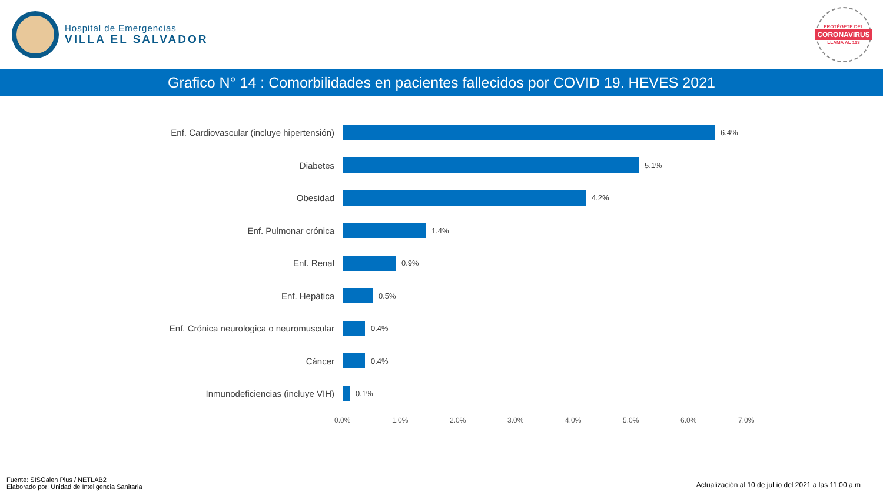Hospital de Emergencias
VILLA EL SALVADOR
PROTÉGETE DEL
CORONAVIRUS
LLAMA AL 113
Grafico N° 14 : Comorbilidades en pacientes fallecidos por COVID 19. HEVES 2021
Enf. Cardiovascular (incluye hipertensión)
6.4%
Diabetes
5.1%
Obesidad
4.2%
Enf. Pulmonar crónica
1.4%
Enf. Renal
0.9%
Enf. Hepática
0.5%
Enf. Crónica neurologica o neuromuscular
0.4%
Cáncer
0.4%
Inmunodeficiencias (incluye VIH)
0.1%
0.0% 1.0% 2.0% 3.0% 4.0% 5.0% 6.0% 7.0%
Fuente: SISGalen Plus / NETLAB2
Elaborado por: Unidad de Inteligencia Sanitaria
Actualización al 10 de juLio del 2021 a las 11:00 a.m